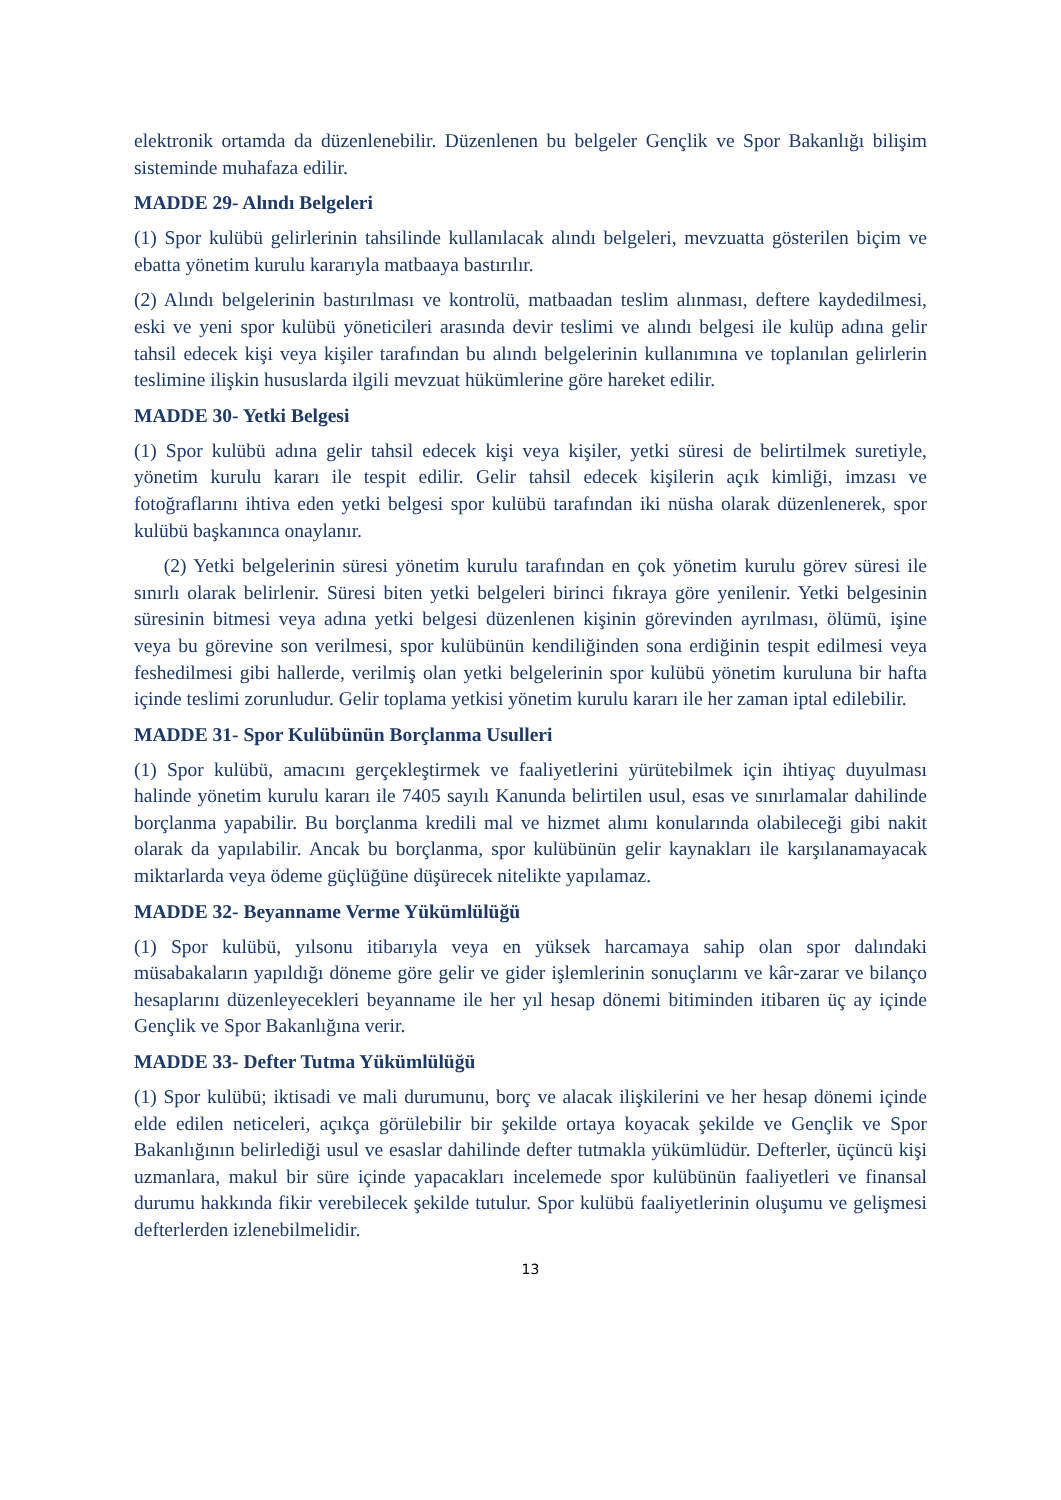elektronik ortamda da düzenlenebilir. Düzenlenen bu belgeler Gençlik ve Spor Bakanlığı bilişim sisteminde muhafaza edilir.
MADDE 29- Alındı Belgeleri
(1) Spor kulübü gelirlerinin tahsilinde kullanılacak alındı belgeleri, mevzuatta gösterilen biçim ve ebatta yönetim kurulu kararıyla matbaaya bastırılır.
(2) Alındı belgelerinin bastırılması ve kontrolü, matbaadan teslim alınması, deftere kaydedilmesi, eski ve yeni spor kulübü yöneticileri arasında devir teslimi ve alındı belgesi ile kulüp adına gelir tahsil edecek kişi veya kişiler tarafından bu alındı belgelerinin kullanımına ve toplanılan gelirlerin teslimine ilişkin hususlarda ilgili mevzuat hükümlerine göre hareket edilir.
MADDE 30- Yetki Belgesi
(1) Spor kulübü adına gelir tahsil edecek kişi veya kişiler, yetki süresi de belirtilmek suretiyle, yönetim kurulu kararı ile tespit edilir. Gelir tahsil edecek kişilerin açık kimliği, imzası ve fotoğraflarını ihtiva eden yetki belgesi spor kulübü tarafından iki nüsha olarak düzenlenerek, spor kulübü başkanınca onaylanır.
(2) Yetki belgelerinin süresi yönetim kurulu tarafından en çok yönetim kurulu görev süresi ile sınırlı olarak belirlenir. Süresi biten yetki belgeleri birinci fıkraya göre yenilenir. Yetki belgesinin süresinin bitmesi veya adına yetki belgesi düzenlenen kişinin görevinden ayrılması, ölümü, işine veya bu görevine son verilmesi, spor kulübünün kendiliğinden sona erdiğinin tespit edilmesi veya feshedilmesi gibi hallerde, verilmiş olan yetki belgelerinin spor kulübü yönetim kuruluna bir hafta içinde teslimi zorunludur. Gelir toplama yetkisi yönetim kurulu kararı ile her zaman iptal edilebilir.
MADDE 31- Spor Kulübünün Borçlanma Usulleri
(1) Spor kulübü, amacını gerçekleştirmek ve faaliyetlerini yürütebilmek için ihtiyaç duyulması halinde yönetim kurulu kararı ile 7405 sayılı Kanunda belirtilen usul, esas ve sınırlamalar dahilinde borçlanma yapabilir. Bu borçlanma kredili mal ve hizmet alımı konularında olabileceği gibi nakit olarak da yapılabilir. Ancak bu borçlanma, spor kulübünün gelir kaynakları ile karşılanamayacak miktarlarda veya ödeme güçlüğüne düşürecek nitelikte yapılamaz.
MADDE 32- Beyanname Verme Yükümlülüğü
(1) Spor kulübü, yılsonu itibarıyla veya en yüksek harcamaya sahip olan spor dalındaki müsabakaların yapıldığı döneme göre gelir ve gider işlemlerinin sonuçlarını ve kâr-zarar ve bilanço hesaplarını düzenleyecekleri beyanname ile her yıl hesap dönemi bitiminden itibaren üç ay içinde Gençlik ve Spor Bakanlığına verir.
MADDE 33- Defter Tutma Yükümlülüğü
(1) Spor kulübü; iktisadi ve mali durumunu, borç ve alacak ilişkilerini ve her hesap dönemi içinde elde edilen neticeleri, açıkça görülebilir bir şekilde ortaya koyacak şekilde ve Gençlik ve Spor Bakanlığının belirlediği usul ve esaslar dahilinde defter tutmakla yükümlüdür. Defterler, üçüncü kişi uzmanlara, makul bir süre içinde yapacakları incelemede spor kulübünün faaliyetleri ve finansal durumu hakkında fikir verebilecek şekilde tutulur. Spor kulübü faaliyetlerinin oluşumu ve gelişmesi defterlerden izlenebilmelidir.
13